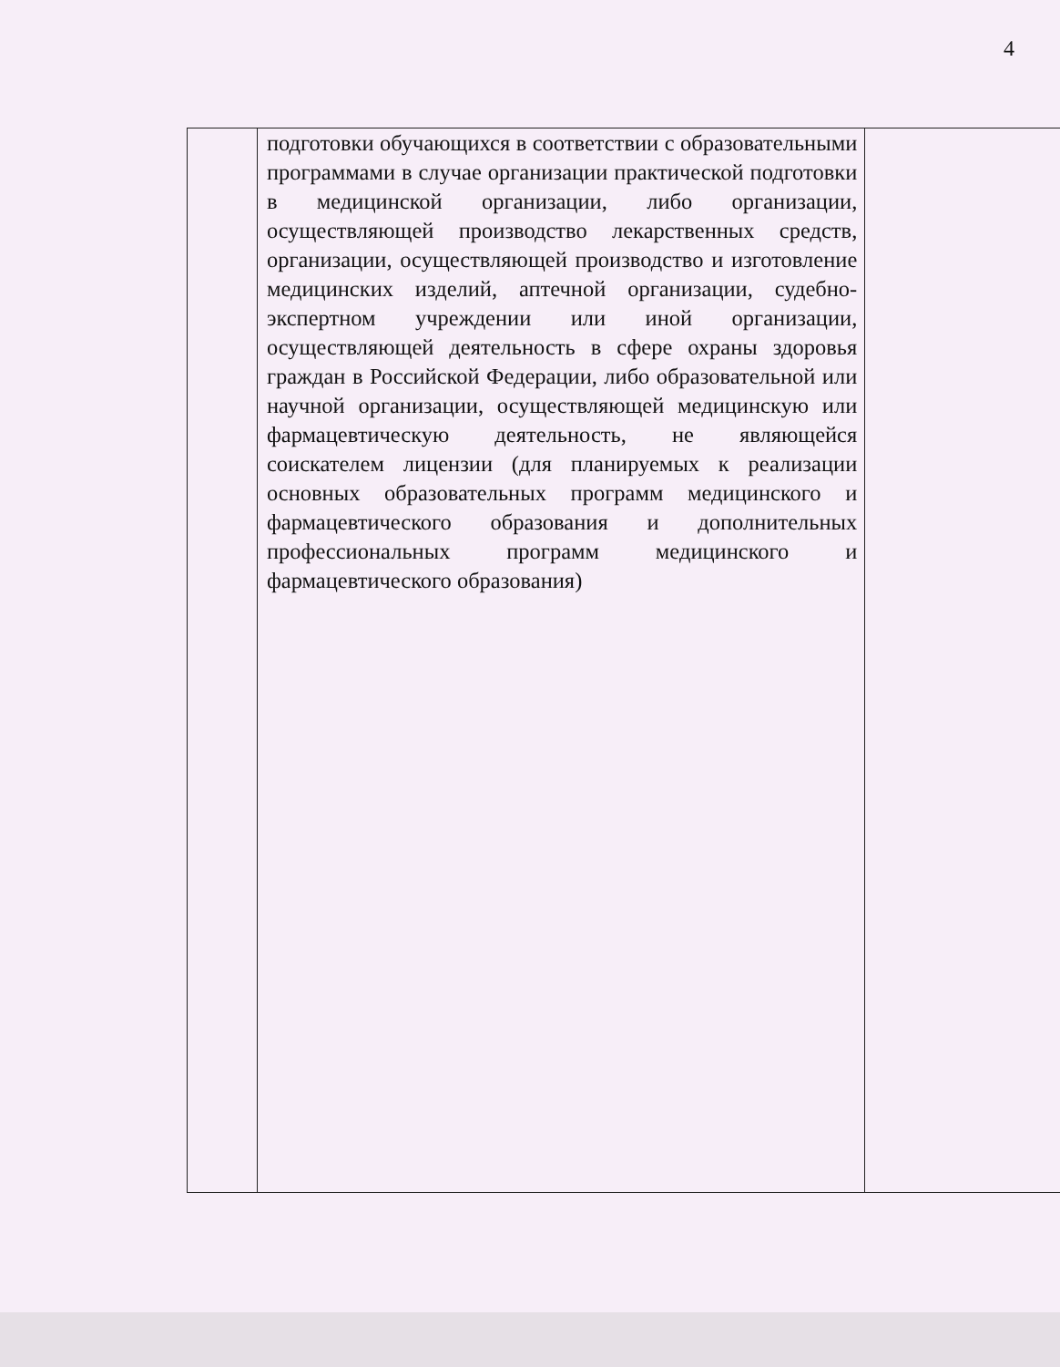4
| | подготовки обучающихся в соответствии с образовательными программами в случае организации практической подготовки в медицинской организации, либо организации, осуществляющей производство лекарственных средств, организации, осуществляющей производство и изготовление медицинских изделий, аптечной организации, судебно-экспертном учреждении или иной организации, осуществляющей деятельность в сфере охраны здоровья граждан в Российской Федерации, либо образовательной или научной организации, осуществляющей медицинскую или фармацевтическую деятельность, не являющейся соискателем лицензии (для планируемых к реализации основных образовательных программ медицинского и фармацевтического образования и дополнительных профессиональных программ медицинского и фармацевтического образования) | |